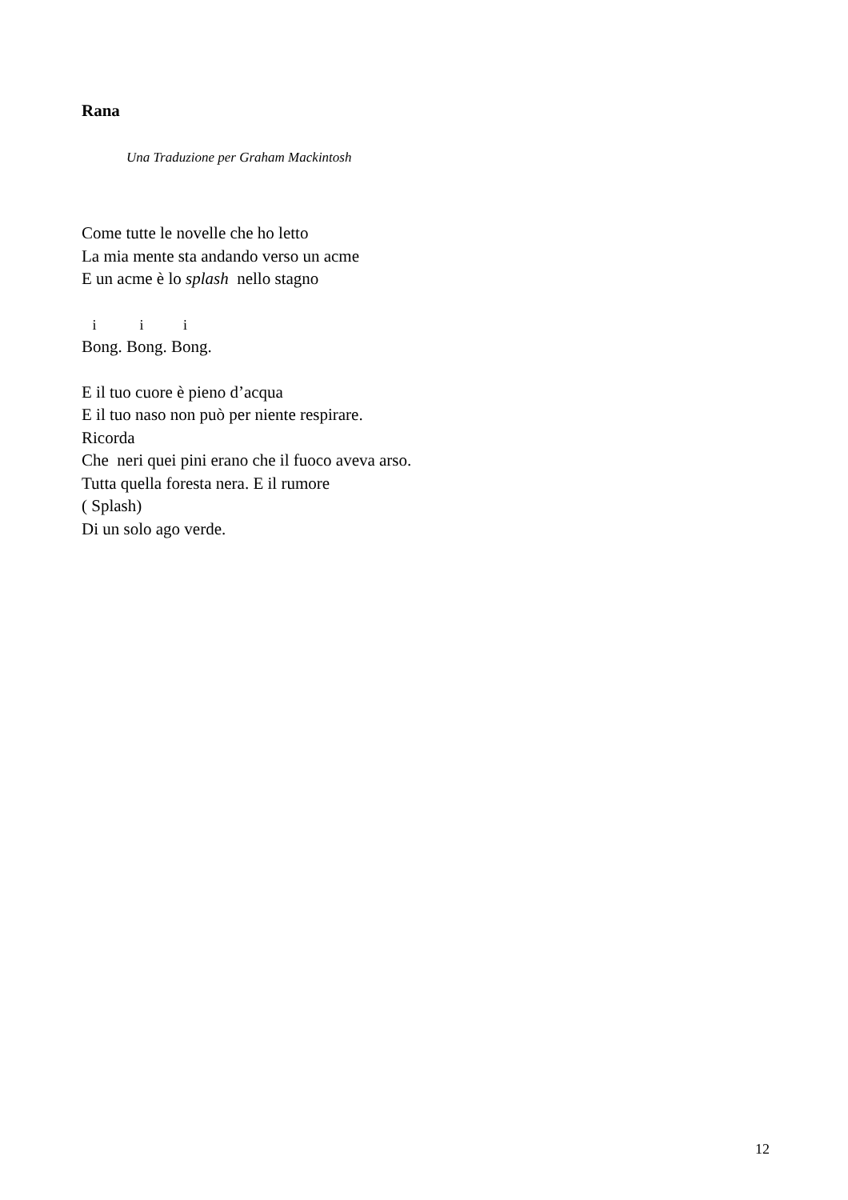Rana
Una Traduzione per Graham Mackintosh
Come tutte le novelle che ho letto
La mia mente sta andando verso un acme
E un acme è lo splash nello stagno
i i i
Bong. Bong. Bong.
E il tuo cuore è pieno d’acqua
E il tuo naso non può per niente respirare.
Ricorda
Che neri quei pini erano che il fuoco aveva arso.
Tutta quella foresta nera. E il rumore
( Splash)
Di un solo ago verde.
12